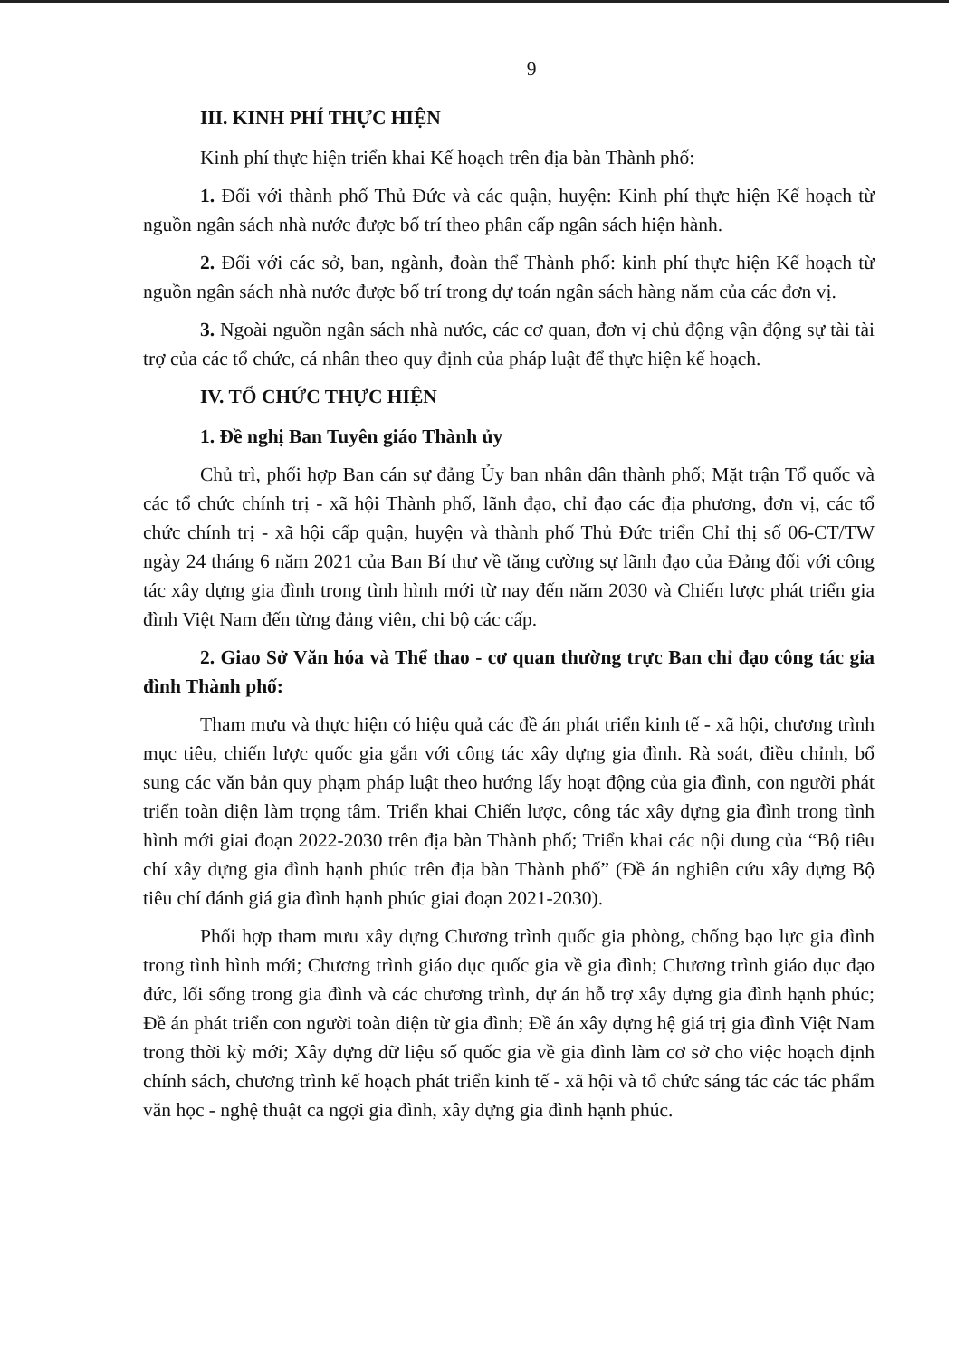9
III. KINH PHÍ THỰC HIỆN
Kinh phí thực hiện triển khai Kế hoạch trên địa bàn Thành phố:
1. Đối với thành phố Thủ Đức và các quận, huyện: Kinh phí thực hiện Kế hoạch từ nguồn ngân sách nhà nước được bố trí theo phân cấp ngân sách hiện hành.
2. Đối với các sở, ban, ngành, đoàn thể Thành phố: kinh phí thực hiện Kế hoạch từ nguồn ngân sách nhà nước được bố trí trong dự toán ngân sách hàng năm của các đơn vị.
3. Ngoài nguồn ngân sách nhà nước, các cơ quan, đơn vị chủ động vận động sự tài tài trợ của các tổ chức, cá nhân theo quy định của pháp luật để thực hiện kế hoạch.
IV. TỔ CHỨC THỰC HIỆN
1. Đề nghị Ban Tuyên giáo Thành ủy
Chủ trì, phối hợp Ban cán sự đảng Ủy ban nhân dân thành phố; Mặt trận Tổ quốc và các tổ chức chính trị - xã hội Thành phố, lãnh đạo, chỉ đạo các địa phương, đơn vị, các tổ chức chính trị - xã hội cấp quận, huyện và thành phố Thủ Đức triển Chỉ thị số 06-CT/TW ngày 24 tháng 6 năm 2021 của Ban Bí thư về tăng cường sự lãnh đạo của Đảng đối với công tác xây dựng gia đình trong tình hình mới từ nay đến năm 2030 và Chiến lược phát triển gia đình Việt Nam đến từng đảng viên, chi bộ các cấp.
2. Giao Sở Văn hóa và Thể thao - cơ quan thường trực Ban chỉ đạo công tác gia đình Thành phố:
Tham mưu và thực hiện có hiệu quả các đề án phát triển kinh tế - xã hội, chương trình mục tiêu, chiến lược quốc gia gắn với công tác xây dựng gia đình. Rà soát, điều chỉnh, bổ sung các văn bản quy phạm pháp luật theo hướng lấy hoạt động của gia đình, con người phát triển toàn diện làm trọng tâm. Triển khai Chiến lược, công tác xây dựng gia đình trong tình hình mới giai đoạn 2022-2030 trên địa bàn Thành phố; Triển khai các nội dung của “Bộ tiêu chí xây dựng gia đình hạnh phúc trên địa bàn Thành phố” (Đề án nghiên cứu xây dựng Bộ tiêu chí đánh giá gia đình hạnh phúc giai đoạn 2021-2030).
Phối hợp tham mưu xây dựng Chương trình quốc gia phòng, chống bạo lực gia đình trong tình hình mới; Chương trình giáo dục quốc gia về gia đình; Chương trình giáo dục đạo đức, lối sống trong gia đình và các chương trình, dự án hỗ trợ xây dựng gia đình hạnh phúc; Đề án phát triển con người toàn diện từ gia đình; Đề án xây dựng hệ giá trị gia đình Việt Nam trong thời kỳ mới; Xây dựng dữ liệu số quốc gia về gia đình làm cơ sở cho việc hoạch định chính sách, chương trình kế hoạch phát triển kinh tế - xã hội và tổ chức sáng tác các tác phẩm văn học - nghệ thuật ca ngợi gia đình, xây dựng gia đình hạnh phúc.